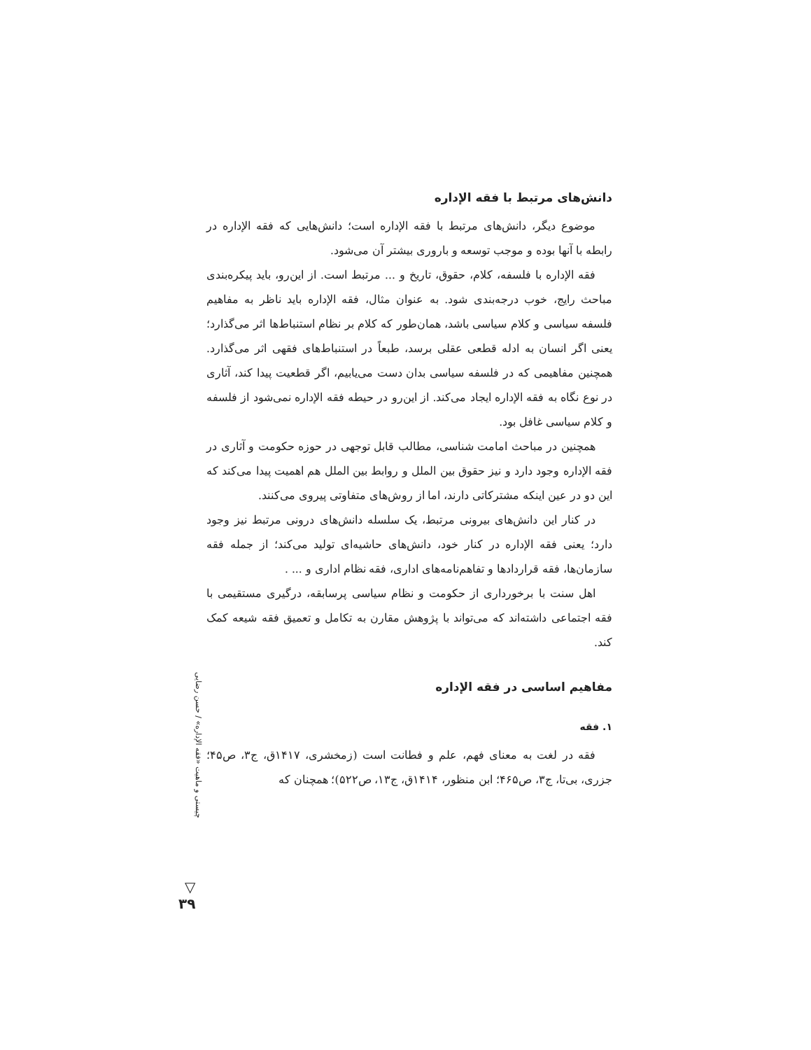دانش‌های مرتبط با فقه الإداره
موضوع دیگر، دانش‌های مرتبط با فقه الإداره است؛ دانش‌هایی که فقه الإداره در رابطه با آنها بوده و موجب توسعه و باروری بیشتر آن می‌شود.
فقه الإداره با فلسفه، کلام، حقوق، تاریخ و ... مرتبط است. از این‌رو، باید پیکره‌بندی مباحث رایج، خوب درجه‌بندی شود. به عنوان مثال، فقه الإداره باید ناظر به مفاهیم فلسفه سیاسی و کلام سیاسی باشد، همان‌طور که کلام بر نظام استنباط‌ها اثر می‌گذارد؛ یعنی اگر انسان به ادله قطعی عقلی برسد، طبعاً در استنباط‌های فقهی اثر می‌گذارد. همچنین مفاهیمی که در فلسفه سیاسی بدان دست می‌یابیم، اگر قطعیت پیدا کند، آثاری در نوع نگاه به فقه الإداره ایجاد می‌کند. از این‌رو در حیطه فقه الإداره نمی‌شود از فلسفه و کلام سیاسی غافل بود.
همچنین در مباحث امامت شناسی، مطالب قابل توجهی در حوزه حکومت و آثاری در فقه الإداره وجود دارد و نیز حقوق بین الملل و روابط بین الملل هم اهمیت پیدا می‌کند که این دو در عین اینکه مشترکاتی دارند، اما از روش‌های متفاوتی پیروی می‌کنند.
در کنار این دانش‌های بیرونی مرتبط، یک سلسله دانش‌های درونی مرتبط نیز وجود دارد؛ یعنی فقه الإداره در کنار خود، دانش‌های حاشیه‌ای تولید می‌کند؛ از جمله فقه سازمان‌ها، فقه قراردادها و تفاهم‌نامه‌های اداری، فقه نظام اداری و ... .
اهل سنت با برخورداری از حکومت و نظام سیاسی پرسابقه، درگیری مستقیمی با فقه اجتماعی داشته‌اند که می‌تواند با پژوهش مقارن به تکامل و تعمیق فقه شیعه کمک کند.
مفاهیم اساسی در فقه الإداره
۱. فقه
فقه در لغت به معنای فهم، علم و فطانت است (زمخشری، ۱۴۱۷ق، ج۳، ص۴۵؛ جزری، بی‌تا، ج۳، ص۴۶۵؛ ابن منظور، ۱۴۱۴ق، ج۱۳، ص۵۲۲)؛ همچنان که
چیستی و ماهیت «فقه الإداره» / حسن رضایی
▽
۳۹